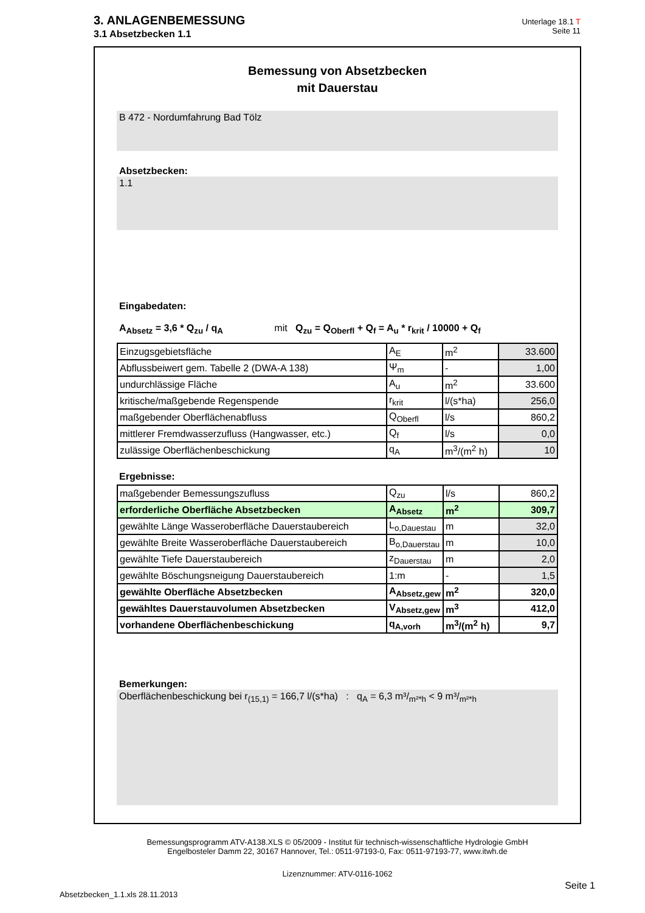3. ANLAGENBEMESSUNG
3.1 Absetzbecken 1.1
Unterlage 18.1 T
Seite 11
Bemessung von Absetzbecken
mit Dauerstau
B 472 - Nordumfahrung Bad Tölz
Absetzbecken:
1.1
Eingabedaten:
A<sub>Absetz</sub> = 3,6 * Q<sub>zu</sub> / q<sub>A</sub> mit Q<sub>zu</sub> = Q<sub>Oberfl</sub> + Q<sub>f</sub> = A<sub>u</sub> * r<sub>krit</sub> / 10000 + Q<sub>f</sub>
| Einzugsgebietsfläche | A<sub>E</sub> | m<sup>2</sup> | 33.600 |
| Abflussbeiwert gem. Tabelle 2 (DWA-A 138) | Ψ<sub>m</sub> | - | 1,00 |
| undurchlässige Fläche | A<sub>u</sub> | m<sup>2</sup> | 33.600 |
| kritische/maßgebende Regenspende | r<sub>krit</sub> | l/(s*ha) | 256,0 |
| maßgebender Oberflächenabfluss | Q<sub>Oberfl</sub> | l/s | 860,2 |
| mittlerer Fremdwasserzufluss (Hangwasser, etc.) | Q<sub>f</sub> | l/s | 0,0 |
| zulässige Oberflächenbeschickung | q<sub>A</sub> | m<sup>3</sup>/(m<sup>2</sup> h) | 10 |
Ergebnisse:
| maßgebender Bemessungszufluss | Q<sub>zu</sub> | l/s | 860,2 |
| erforderliche Oberfläche Absetzbecken | A<sub>Absetz</sub> | m<sup>2</sup> | 309,7 |
| gewählte Länge Wasseroberfläche Dauerstaubereich | L<sub>o,Dauestau</sub> | m | 32,0 |
| gewählte Breite Wasseroberfläche Dauerstaubereich | B<sub>o,Dauerstau</sub> | m | 10,0 |
| gewählte Tiefe Dauerstaubereich | z<sub>Dauerstau</sub> | m | 2,0 |
| gewählte Böschungsneigung Dauerstaubereich | 1:m | - | 1,5 |
| gewählte Oberfläche Absetzbecken | A<sub>Absetz,gew</sub> | m<sup>2</sup> | 320,0 |
| gewähltes Dauerstauvolumen Absetzbecken | V<sub>Absetz,gew</sub> | m<sup>3</sup> | 412,0 |
| vorhandene Oberflächenbeschickung | q<sub>A,vorh</sub> | m<sup>3</sup>/(m<sup>2</sup> h) | 9,7 |
Bemerkungen:
Oberflächenbeschickung bei r<sub>(15,1)</sub> = 166,7 l/(s*ha) : q<sub>A</sub> = 6,3 m³/<sub>m²*h</sub> < 9 m³/<sub>m²*h</sub>
Bemessungsprogramm ATV-A138.XLS © 05/2009 - Institut für technisch-wissenschaftliche Hydrologie GmbH
Engelbosteler Damm 22, 30167 Hannover, Tel.: 0511-97193-0, Fax: 0511-97193-77, www.itwh.de
Lizenznummer: ATV-0116-1062
Seite 1
Absetzbecken_1.1.xls 28.11.2013